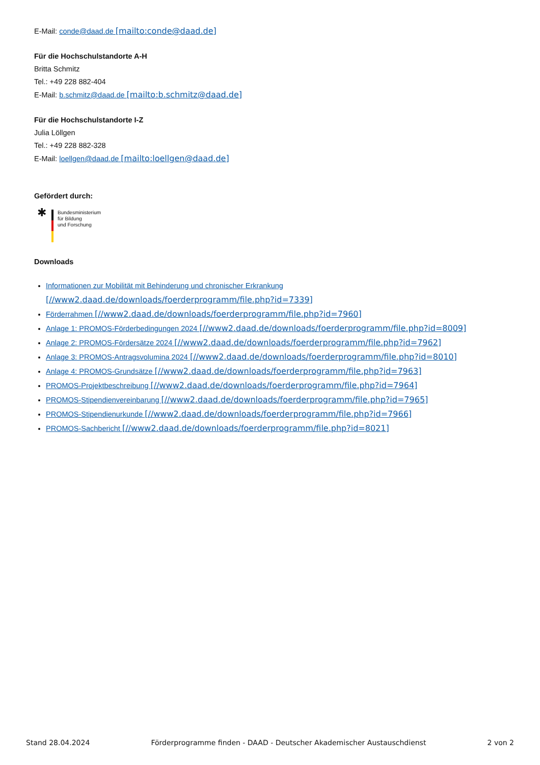E-Mail: conde@daad.de [mailto:conde@daad.de]
Für die Hochschulstandorte A-H
Britta Schmitz
Tel.: +49 228 882-404
E-Mail: b.schmitz@daad.de [mailto:b.schmitz@daad.de]
Für die Hochschulstandorte I-Z
Julia Löllgen
Tel.: +49 228 882-328
E-Mail: loellgen@daad.de [mailto:loellgen@daad.de]
Gefördert durch:
✱
Bundesministerium
für Bildung
und Forschung
Downloads
Informationen zur Mobilität mit Behinderung und chronischer Erkrankung
[//www2.daad.de/downloads/foerderprogramm/file.php?id=7339]
Förderrahmen [//www2.daad.de/downloads/foerderprogramm/file.php?id=7960]
Anlage 1: PROMOS-Förderbedingungen 2024 [//www2.daad.de/downloads/foerderprogramm/file.php?id=8009]
Anlage 2: PROMOS-Fördersätze 2024 [//www2.daad.de/downloads/foerderprogramm/file.php?id=7962]
Anlage 3: PROMOS-Antragsvolumina 2024 [//www2.daad.de/downloads/foerderprogramm/file.php?id=8010]
Anlage 4: PROMOS-Grundsätze [//www2.daad.de/downloads/foerderprogramm/file.php?id=7963]
PROMOS-Projektbeschreibung [//www2.daad.de/downloads/foerderprogramm/file.php?id=7964]
PROMOS-Stipendienvereinbarung [//www2.daad.de/downloads/foerderprogramm/file.php?id=7965]
PROMOS-Stipendienurkunde [//www2.daad.de/downloads/foerderprogramm/file.php?id=7966]
PROMOS-Sachbericht [//www2.daad.de/downloads/foerderprogramm/file.php?id=8021]
Stand 28.04.2024 Förderprogramme finden - DAAD - Deutscher Akademischer Austauschdienst 2 von 2